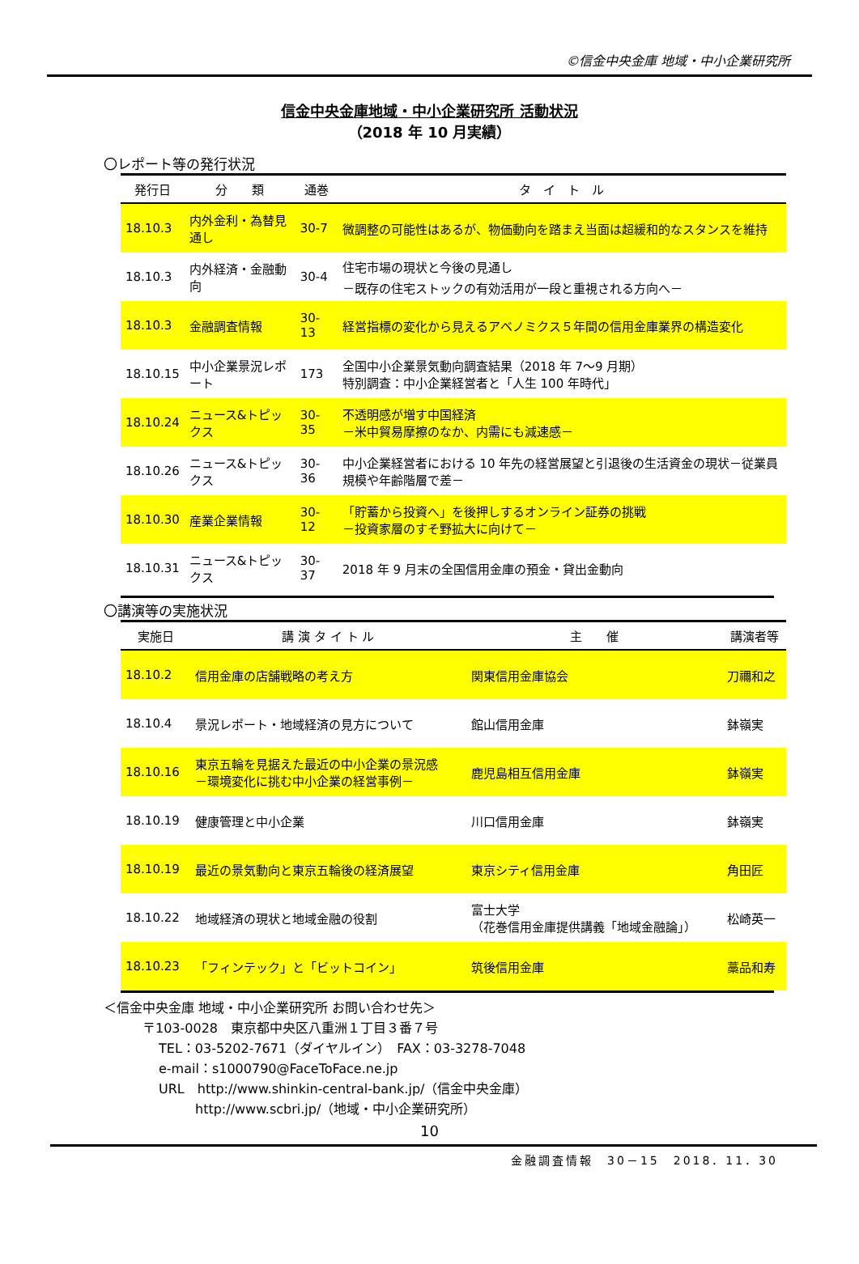©信金中央金庫 地域・中小企業研究所
信金中央金庫地域・中小企業研究所 活動状況
（2018 年 10 月実績）
〇レポート等の発行状況
| 発行日 | 分 類 | 通巻 | タ イ ト ル |
| --- | --- | --- | --- |
| 18.10.3 | 内外金利・為替見通し | 30-7 | 微調整の可能性はあるが、物価動向を踏まえ当面は超緩和的なスタンスを維持 |
| 18.10.3 | 内外経済・金融動向 | 30-4 | 住宅市場の現状と今後の見通し －既存の住宅ストックの有効活用が一段と重視される方向へ－ |
| 18.10.3 | 金融調査情報 | 30-13 | 経営指標の変化から見えるアベノミクス５年間の信用金庫業界の構造変化 |
| 18.10.15 | 中小企業景況レポート | 173 | 全国中小企業景気動向調査結果（2018 年 7～9 月期） 特別調査：中小企業経営者と「人生 100 年時代」 |
| 18.10.24 | ニュース&トピックス | 30-35 | 不透明感が増す中国経済 －米中貿易摩擦のなか、内需にも減速感－ |
| 18.10.26 | ニュース&トピックス | 30-36 | 中小企業経営者における 10 年先の経営展望と引退後の生活資金の現状－従業員規模や年齢階層で差－ |
| 18.10.30 | 産業企業情報 | 30-12 | 「貯蓄から投資へ」を後押しするオンライン証券の挑戦 －投資家層のすそ野拡大に向けて－ |
| 18.10.31 | ニュース&トピックス | 30-37 | 2018 年 9 月末の全国信用金庫の預金・貸出金動向 |
〇講演等の実施状況
| 実施日 | 講 演 タ イ ト ル | 主 催 | 講演者等 |
| --- | --- | --- | --- |
| 18.10.2 | 信用金庫の店舗戦略の考え方 | 関東信用金庫協会 | 刀禰和之 |
| 18.10.4 | 景況レポート・地域経済の見方について | 館山信用金庫 | 鉢嶺実 |
| 18.10.16 | 東京五輪を見据えた最近の中小企業の景況感 －環境変化に挑む中小企業の経営事例－ | 鹿児島相互信用金庫 | 鉢嶺実 |
| 18.10.19 | 健康管理と中小企業 | 川口信用金庫 | 鉢嶺実 |
| 18.10.19 | 最近の景気動向と東京五輪後の経済展望 | 東京シティ信用金庫 | 角田匠 |
| 18.10.22 | 地域経済の現状と地域金融の役割 | 富士大学 （花巻信用金庫提供講義「地域金融論」） | 松崎英一 |
| 18.10.23 | 「フィンテック」と「ビットコイン」 | 筑後信用金庫 | 藁品和寿 |
＜信金中央金庫 地域・中小企業研究所 お問い合わせ先＞
〒103-0028　東京都中央区八重洲１丁目３番７号
TEL：03-5202-7671（ダイヤルイン）　FAX：03-3278-7048
e-mail：s1000790@FaceToFace.ne.jp
URL　http://www.shinkin-central-bank.jp/（信金中央金庫）
http://www.scbri.jp/（地域・中小企業研究所）
10
金融調査情報　30－15　2018．11．30